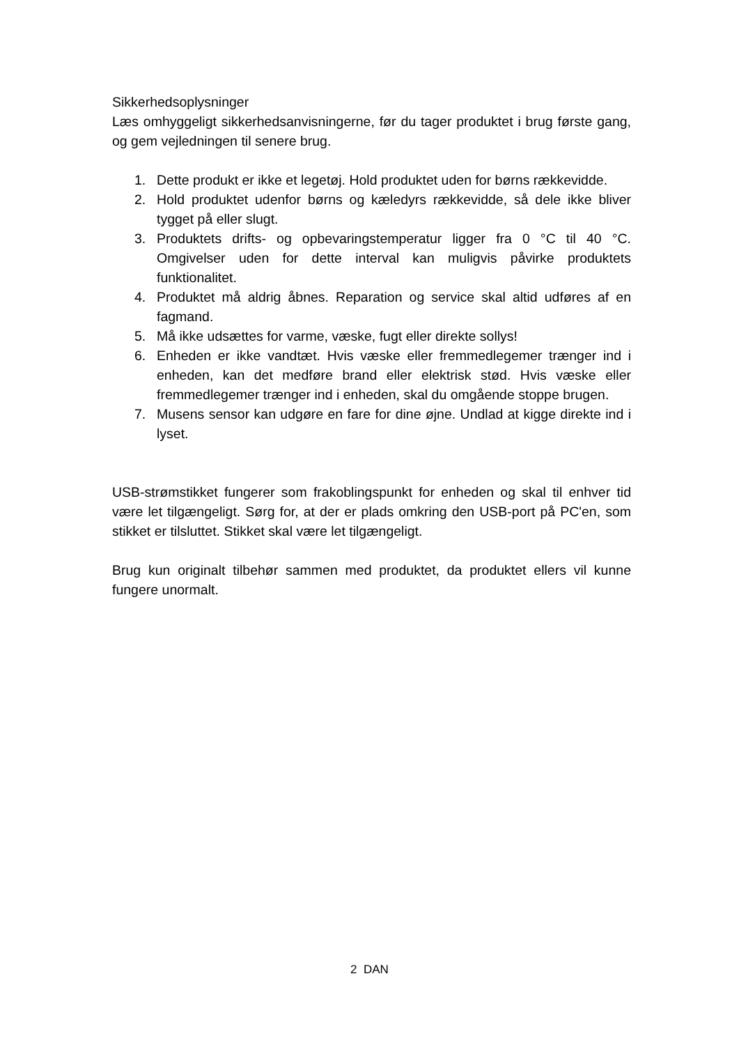Sikkerhedsoplysninger
Læs omhyggeligt sikkerhedsanvisningerne, før du tager produktet i brug første gang, og gem vejledningen til senere brug.
1. Dette produkt er ikke et legetøj. Hold produktet uden for børns rækkevidde.
2. Hold produktet udenfor børns og kæledyrs rækkevidde, så dele ikke bliver tygget på eller slugt.
3. Produktets drifts- og opbevaringstemperatur ligger fra 0 °C til 40 °C. Omgivelser uden for dette interval kan muligvis påvirke produktets funktionalitet.
4. Produktet må aldrig åbnes. Reparation og service skal altid udføres af en fagmand.
5. Må ikke udsættes for varme, væske, fugt eller direkte sollys!
6. Enheden er ikke vandtæt. Hvis væske eller fremmedlegemer trænger ind i enheden, kan det medføre brand eller elektrisk stød. Hvis væske eller fremmedlegemer trænger ind i enheden, skal du omgående stoppe brugen.
7. Musens sensor kan udgøre en fare for dine øjne. Undlad at kigge direkte ind i lyset.
USB-strømstikket fungerer som frakoblingspunkt for enheden og skal til enhver tid være let tilgængeligt. Sørg for, at der er plads omkring den USB-port på PC'en, som stikket er tilsluttet. Stikket skal være let tilgængeligt.
Brug kun originalt tilbehør sammen med produktet, da produktet ellers vil kunne fungere unormalt.
2 DAN